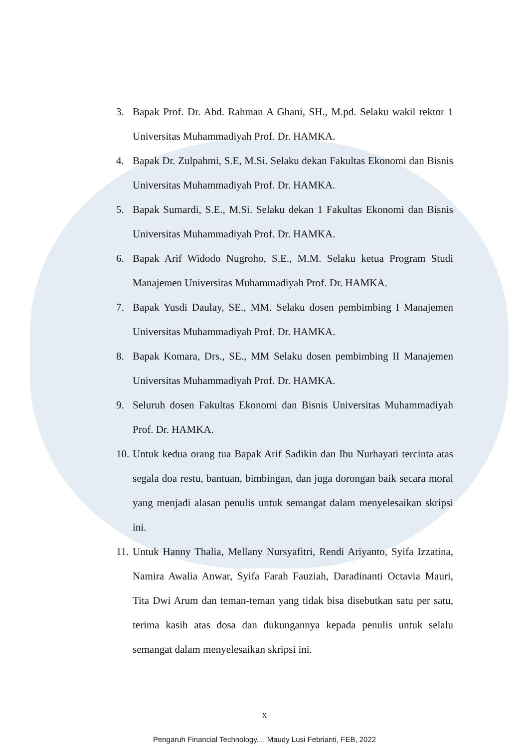3. Bapak Prof. Dr. Abd. Rahman A Ghani, SH., M.pd. Selaku wakil rektor 1 Universitas Muhammadiyah Prof. Dr. HAMKA.
4. Bapak Dr. Zulpahmi, S.E, M.Si. Selaku dekan Fakultas Ekonomi dan Bisnis Universitas Muhammadiyah Prof. Dr. HAMKA.
5. Bapak Sumardi, S.E., M.Si. Selaku dekan 1 Fakultas Ekonomi dan Bisnis Universitas Muhammadiyah Prof. Dr. HAMKA.
6. Bapak Arif Widodo Nugroho, S.E., M.M. Selaku ketua Program Studi Manajemen Universitas Muhammadiyah Prof. Dr. HAMKA.
7. Bapak Yusdi Daulay, SE., MM. Selaku dosen pembimbing I Manajemen Universitas Muhammadiyah Prof. Dr. HAMKA.
8. Bapak Komara, Drs., SE., MM Selaku dosen pembimbing II Manajemen Universitas Muhammadiyah Prof. Dr. HAMKA.
9. Seluruh dosen Fakultas Ekonomi dan Bisnis Universitas Muhammadiyah Prof. Dr. HAMKA.
10. Untuk kedua orang tua Bapak Arif Sadikin dan Ibu Nurhayati tercinta atas segala doa restu, bantuan, bimbingan, dan juga dorongan baik secara moral yang menjadi alasan penulis untuk semangat dalam menyelesaikan skripsi ini.
11. Untuk Hanny Thalia, Mellany Nursyafitri, Rendi Ariyanto, Syifa Izzatina, Namira Awalia Anwar, Syifa Farah Fauziah, Daradinanti Octavia Mauri, Tita Dwi Arum dan teman-teman yang tidak bisa disebutkan satu per satu, terima kasih atas dosa dan dukungannya kepada penulis untuk selalu semangat dalam menyelesaikan skripsi ini.
x
Pengaruh Financial Technology..., Maudy Lusi Febrianti, FEB, 2022